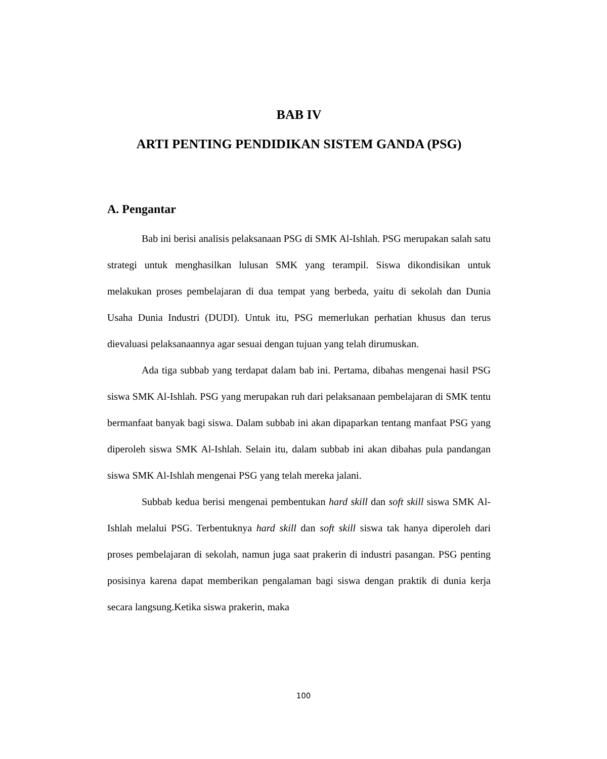BAB IV
ARTI PENTING PENDIDIKAN SISTEM GANDA (PSG)
A. Pengantar
Bab ini berisi analisis pelaksanaan PSG di SMK Al-Ishlah. PSG merupakan salah satu strategi untuk menghasilkan lulusan SMK yang terampil. Siswa dikondisikan untuk melakukan proses pembelajaran di dua tempat yang berbeda, yaitu di sekolah dan Dunia Usaha Dunia Industri (DUDI). Untuk itu, PSG memerlukan perhatian khusus dan terus dievaluasi pelaksanaannya agar sesuai dengan tujuan yang telah dirumuskan.
Ada tiga subbab yang terdapat dalam bab ini. Pertama, dibahas mengenai hasil PSG siswa SMK Al-Ishlah. PSG yang merupakan ruh dari pelaksanaan pembelajaran di SMK tentu bermanfaat banyak bagi siswa. Dalam subbab ini akan dipaparkan tentang manfaat PSG yang diperoleh siswa SMK Al-Ishlah. Selain itu, dalam subbab ini akan dibahas pula pandangan siswa SMK Al-Ishlah mengenai PSG yang telah mereka jalani.
Subbab kedua berisi mengenai pembentukan hard skill dan soft skill siswa SMK Al-Ishlah melalui PSG. Terbentuknya hard skill dan soft skill siswa tak hanya diperoleh dari proses pembelajaran di sekolah, namun juga saat prakerin di industri pasangan. PSG penting posisinya karena dapat memberikan pengalaman bagi siswa dengan praktik di dunia kerja secara langsung.Ketika siswa prakerin, maka
100